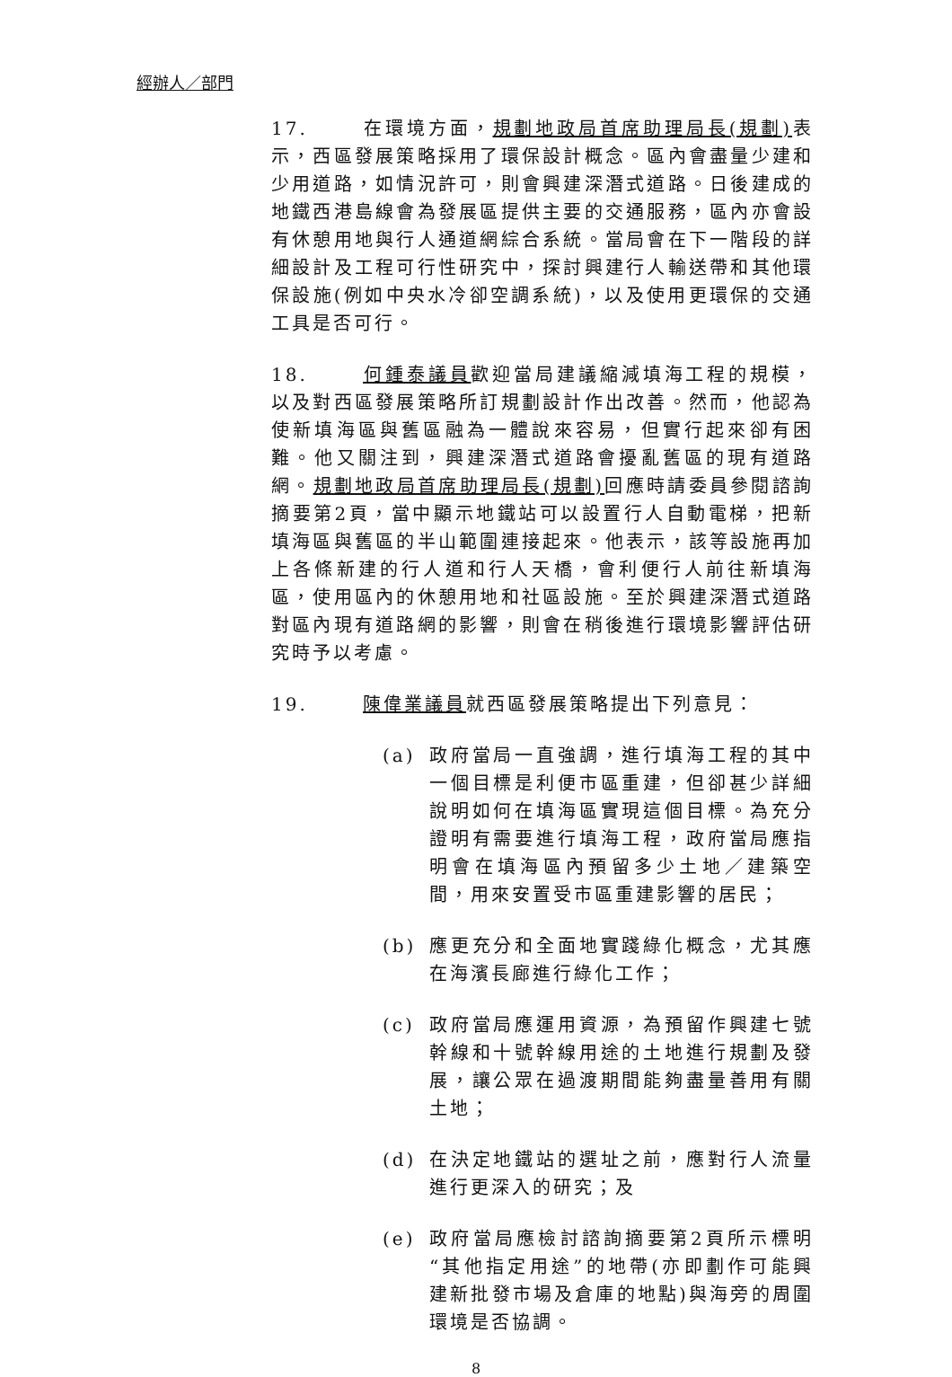經辦人／部門
17. 在環境方面，規劃地政局首席助理局長(規劃) 表示，西區發展策略採用了環保設計概念。區內會盡量少建和少用道路，如情況許可，則會興建深潛式道路。日後建成的地鐵西港島線會為發展區提供主要的交通服務，區內亦會設有休憩用地與行人通道網綜合系統。當局會在下一階段的詳細設計及工程可行性研究中，探討興建行人輸送帶和其他環保設施(例如中央水冷卻空調系統)，以及使用更環保的交通工具是否可行。
18. 何鍾泰議員歡迎當局建議縮減填海工程的規模，以及對西區發展策略所訂規劃設計作出改善。然而，他認為使新填海區與舊區融為一體說來容易，但實行起來卻有困難。他又關注到，興建深潛式道路會擾亂舊區的現有道路網。規劃地政局首席助理局長(規劃) 回應時請委員參閱諮詢摘要第2頁，當中顯示地鐵站可以設置行人自動電梯，把新填海區與舊區的半山範圍連接起來。他表示，該等設施再加上各條新建的行人道和行人天橋，會利便行人前往新填海區，使用區內的休憩用地和社區設施。至於興建深潛式道路對區內現有道路網的影響，則會在稍後進行環境影響評估研究時予以考慮。
19. 陳偉業議員就西區發展策略提出下列意見：
(a) 政府當局一直強調，進行填海工程的其中一個目標是利便市區重建，但卻甚少詳細說明如何在填海區實現這個目標。為充分證明有需要進行填海工程，政府當局應指明會在填海區內預留多少土地／建築空間，用來安置受市區重建影響的居民；
(b) 應更充分和全面地實踐綠化概念，尤其應在海濱長廊進行綠化工作；
(c) 政府當局應運用資源，為預留作興建七號幹線和十號幹線用途的土地進行規劃及發展，讓公眾在過渡期間能夠盡量善用有關土地；
(d) 在決定地鐵站的選址之前，應對行人流量進行更深入的研究；及
(e) 政府當局應檢討諮詢摘要第2頁所示標明“其他指定用途”的地帶(亦即劃作可能興建新批發市場及倉庫的地點)與海旁的周圍環境是否協調。
8